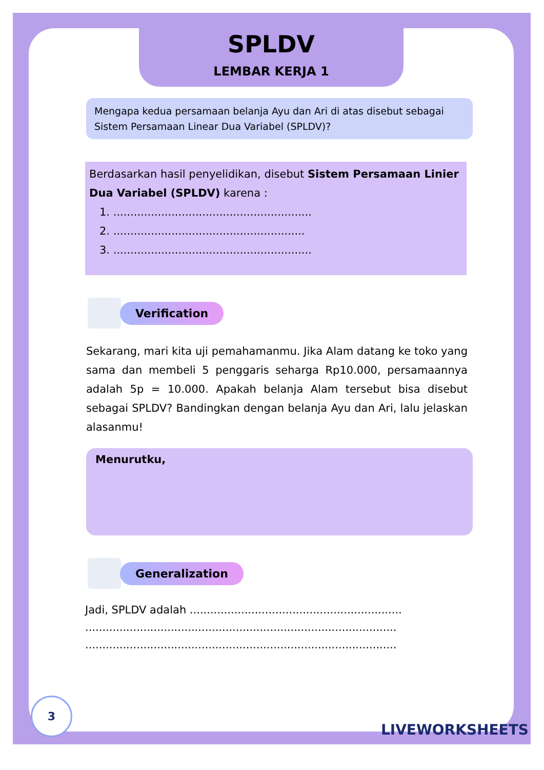SPLDV
LEMBAR KERJA 1
Mengapa kedua persamaan belanja Ayu dan Ari di atas disebut sebagai Sistem Persamaan Linear Dua Variabel (SPLDV)?
Berdasarkan hasil penyelidikan, disebut Sistem Persamaan Linier Dua Variabel (SPLDV) karena :
1. ..........................................................
2. ........................................................
3. ..........................................................
Verification
Sekarang, mari kita uji pemahamanmu. Jika Alam datang ke toko yang sama dan membeli 5 penggaris seharga Rp10.000, persamaannya adalah 5p = 10.000. Apakah belanja Alam tersebut bisa disebut sebagai SPLDV? Bandingkan dengan belanja Ayu dan Ari, lalu jelaskan alasanmu!
Menurutku,
Generalization
Jadi, SPLDV adalah ..............................................................
...........................................................................................
...........................................................................................
3
LIVEWORKSHEETS